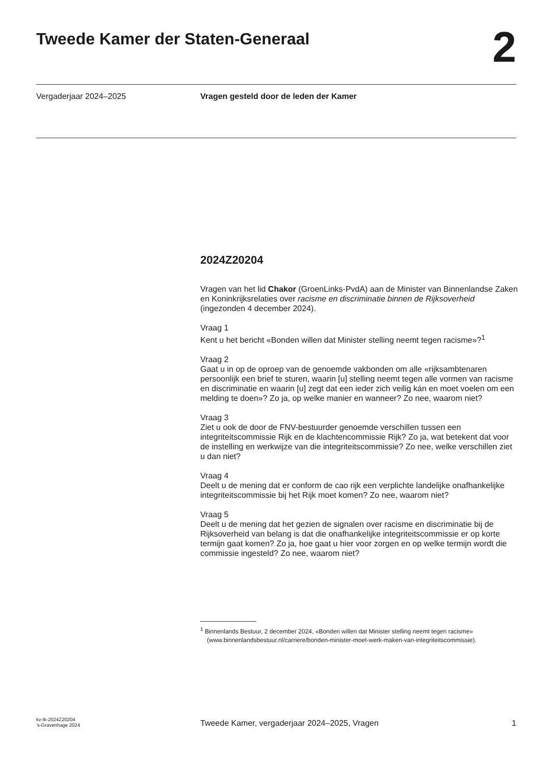Tweede Kamer der Staten-Generaal
2
Vergaderjaar 2024–2025 Vragen gesteld door de leden der Kamer
2024Z20204
Vragen van het lid Chakor (GroenLinks-PvdA) aan de Minister van Binnenlandse Zaken en Koninkrijksrelaties over racisme en discriminatie binnen de Rijksoverheid (ingezonden 4 december 2024).
Vraag 1
Kent u het bericht «Bonden willen dat Minister stelling neemt tegen racisme»?<sup>1</sup>
Vraag 2
Gaat u in op de oproep van de genoemde vakbonden om alle «rijksambtenaren persoonlijk een brief te sturen, waarin [u] stelling neemt tegen alle vormen van racisme en discriminatie en waarin [u] zegt dat een ieder zich veilig kán en moet voelen om een melding te doen»? Zo ja, op welke manier en wanneer? Zo nee, waarom niet?
Vraag 3
Ziet u ook de door de FNV-bestuurder genoemde verschillen tussen een integriteitscommissie Rijk en de klachtencommissie Rijk? Zo ja, wat betekent dat voor de instelling en werkwijze van die integriteitscommissie? Zo nee, welke verschillen ziet u dan niet?
Vraag 4
Deelt u de mening dat er conform de cao rijk een verplichte landelijke onafhankelijke integriteitscommissie bij het Rijk moet komen? Zo nee, waarom niet?
Vraag 5
Deelt u de mening dat het gezien de signalen over racisme en discriminatie bij de Rijksoverheid van belang is dat die onafhankelijke integriteitscommissie er op korte termijn gaat komen? Zo ja, hoe gaat u hier voor zorgen en op welke termijn wordt die commissie ingesteld? Zo nee, waarom niet?
<sup>1</sup> Binnenlands Bestuur, 2 december 2024, «Bonden willen dat Minister stelling neemt tegen racisme» (www.binnenlandsbestuur.nl/carriere/bonden-minister-moet-werk-maken-van-integriteitscommissie).
kv-tk-2024Z20204
’s-Gravenhage 2024
Tweede Kamer, vergaderjaar 2024–2025, Vragen
1